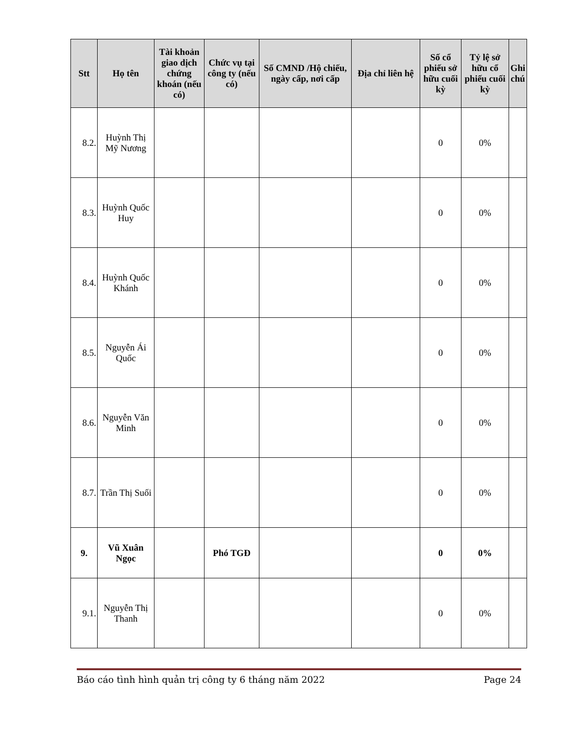| Stt | Họ tên | Tài khoản giao dịch chứng khoán (nếu có) | Chức vụ tại công ty (nếu có) | Số CMND /Hộ chiếu, ngày cấp, nơi cấp | Địa chỉ liên hệ | Số cổ phiếu sở hữu cuối kỳ | Tỷ lệ sở hữu cổ phiếu cuối kỳ | Ghi chú |
| --- | --- | --- | --- | --- | --- | --- | --- | --- |
| 8.2. | Huỳnh Thị Mỹ Nương | | | | | 0 | 0% | |
| 8.3. | Huỳnh Quốc Huy | | | | | 0 | 0% | |
| 8.4. | Huỳnh Quốc Khánh | | | | | 0 | 0% | |
| 8.5. | Nguyễn Ái Quốc | | | | | 0 | 0% | |
| 8.6. | Nguyễn Văn Minh | | | | | 0 | 0% | |
| 8.7. | Trần Thị Suối | | | | | 0 | 0% | |
| 9. | Vũ Xuân Ngọc | | Phó TGĐ | | | 0 | 0% | |
| 9.1. | Nguyễn Thị Thanh | | | | | 0 | 0% | |
Báo cáo tình hình quản trị công ty 6 tháng năm 2022 Page 24